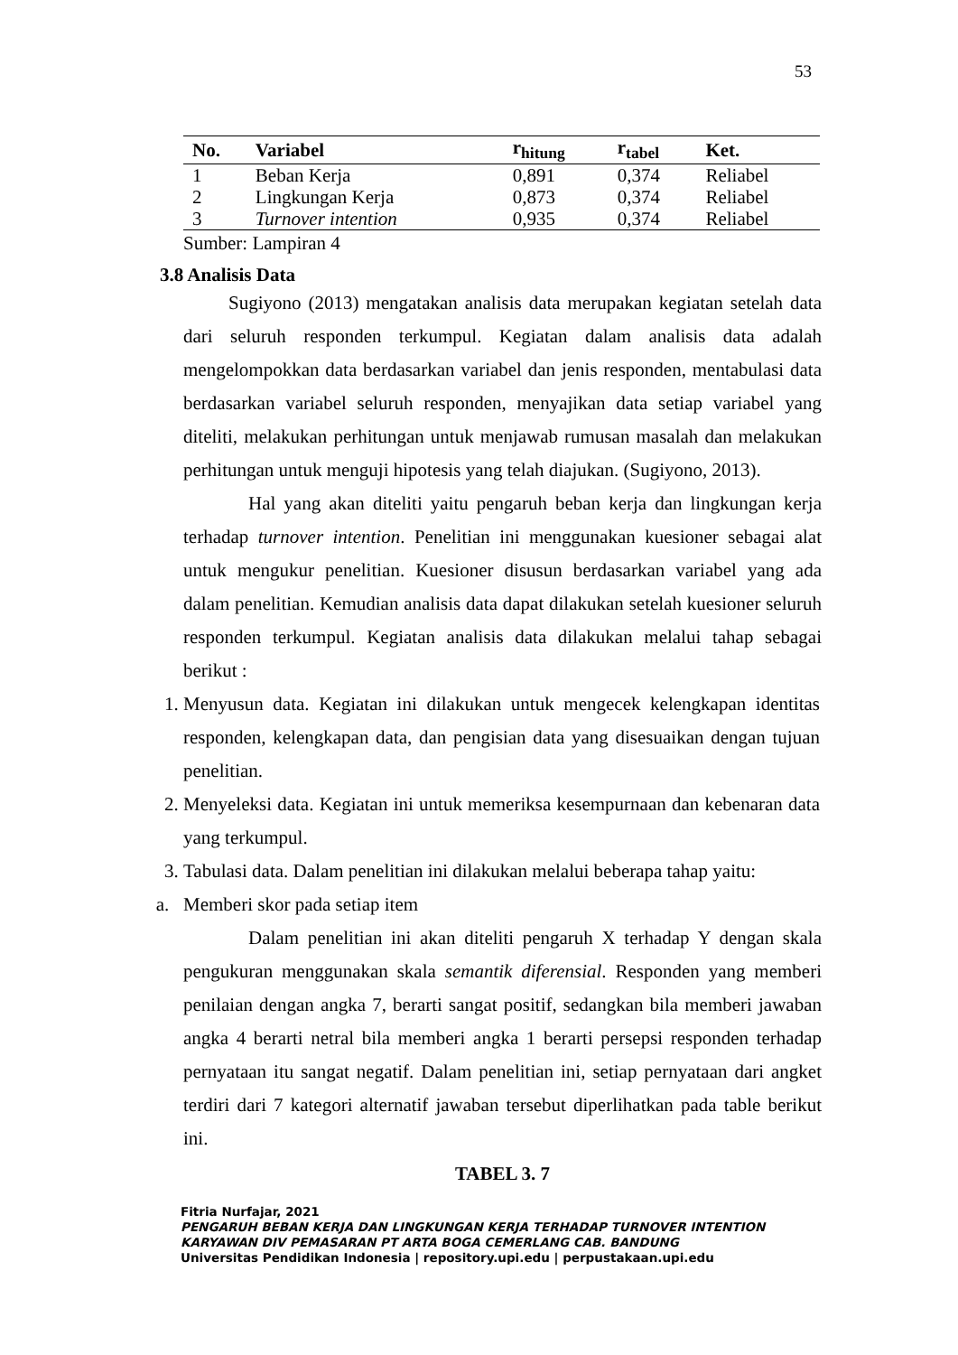53
| No. | Variabel | r<sub>hitung</sub> | r<sub>tabel</sub> | Ket. |
| --- | --- | --- | --- | --- |
| 1 | Beban Kerja | 0,891 | 0,374 | Reliabel |
| 2 | Lingkungan Kerja | 0,873 | 0,374 | Reliabel |
| 3 | Turnover intention | 0,935 | 0,374 | Reliabel |
Sumber: Lampiran 4
3.8 Analisis Data
Sugiyono (2013) mengatakan analisis data merupakan kegiatan setelah data dari seluruh responden terkumpul. Kegiatan dalam analisis data adalah mengelompokkan data berdasarkan variabel dan jenis responden, mentabulasi data berdasarkan variabel seluruh responden, menyajikan data setiap variabel yang diteliti, melakukan perhitungan untuk menjawab rumusan masalah dan melakukan perhitungan untuk menguji hipotesis yang telah diajukan. (Sugiyono, 2013).
Hal yang akan diteliti yaitu pengaruh beban kerja dan lingkungan kerja terhadap turnover intention. Penelitian ini menggunakan kuesioner sebagai alat untuk mengukur penelitian. Kuesioner disusun berdasarkan variabel yang ada dalam penelitian. Kemudian analisis data dapat dilakukan setelah kuesioner seluruh responden terkumpul. Kegiatan analisis data dilakukan melalui tahap sebagai berikut :
1. Menyusun data. Kegiatan ini dilakukan untuk mengecek kelengkapan identitas responden, kelengkapan data, dan pengisian data yang disesuaikan dengan tujuan penelitian.
2. Menyeleksi data. Kegiatan ini untuk memeriksa kesempurnaan dan kebenaran data yang terkumpul.
3. Tabulasi data. Dalam penelitian ini dilakukan melalui beberapa tahap yaitu:
a. Memberi skor pada setiap item
Dalam penelitian ini akan diteliti pengaruh X terhadap Y dengan skala pengukuran menggunakan skala semantik diferensial. Responden yang memberi penilaian dengan angka 7, berarti sangat positif, sedangkan bila memberi jawaban angka 4 berarti netral bila memberi angka 1 berarti persepsi responden terhadap pernyataan itu sangat negatif. Dalam penelitian ini, setiap pernyataan dari angket terdiri dari 7 kategori alternatif jawaban tersebut diperlihatkan pada table berikut ini.
TABEL 3. 7
Fitria Nurfajar, 2021
PENGARUH BEBAN KERJA DAN LINGKUNGAN KERJA TERHADAP TURNOVER INTENTION
KARYAWAN DIV PEMASARAN PT ARTA BOGA CEMERLANG CAB. BANDUNG
Universitas Pendidikan Indonesia | repository.upi.edu | perpustakaan.upi.edu